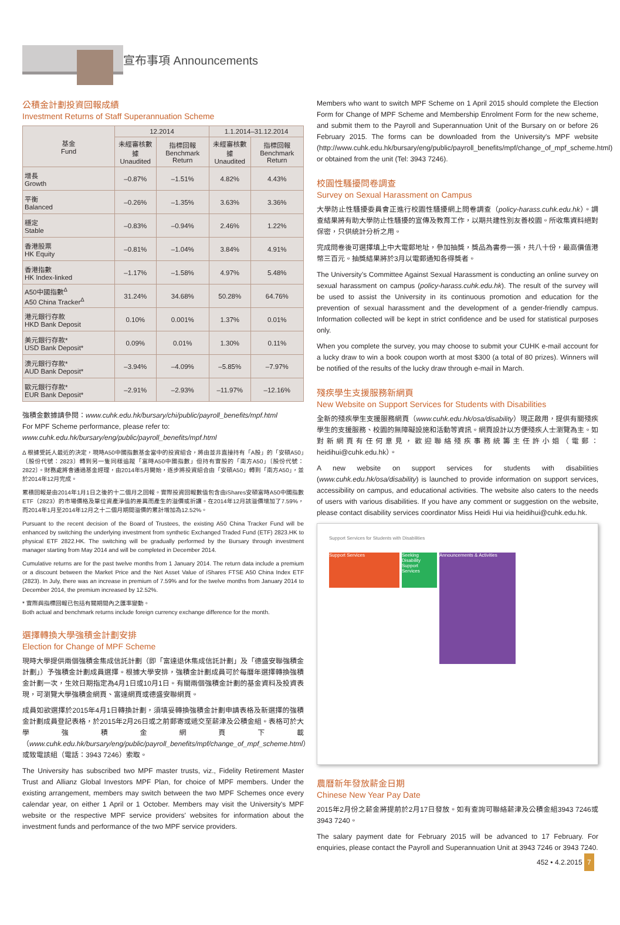宣布事項 Announcements
公積金計劃投資回報成績
Investment Returns of Staff Superannuation Scheme
| 基金 Fund | 12.2014 | | 1.1.2014–31.12.2014 | |
| --- | --- | --- | --- | --- |
| | 未經審核數據 Unaudited | 指標回報 Benchmark Return | 未經審核數據 Unaudited | 指標回報 Benchmark Return |
| 增長 Growth | –0.87% | –1.51% | 4.82% | 4.43% |
| 平衡 Balanced | –0.26% | –1.35% | 3.63% | 3.36% |
| 穩定 Stable | –0.83% | –0.94% | 2.46% | 1.22% |
| 香港股票 HK Equity | –0.81% | –1.04% | 3.84% | 4.91% |
| 香港指數 HK Index-linked | –1.17% | –1.58% | 4.97% | 5.48% |
| A50中國指數<sup>Δ</sup> A50 China Tracker<sup>Δ</sup> | 31.24% | 34.68% | 50.28% | 64.76% |
| 港元銀行存款 HKD Bank Deposit | 0.10% | 0.001% | 1.37% | 0.01% |
| 美元銀行存款* USD Bank Deposit* | 0.09% | 0.01% | 1.30% | 0.11% |
| 澳元銀行存款* AUD Bank Deposit* | –3.94% | –4.09% | –5.85% | –7.97% |
| 歐元銀行存款* EUR Bank Deposit* | –2.91% | –2.93% | –11.97% | –12.16% |
強積金數據請參閱：www.cuhk.edu.hk/bursary/chi/public/payroll_benefits/mpf.html
For MPF Scheme performance, please refer to:
www.cuhk.edu.hk/bursary/eng/public/payroll_benefits/mpf.html
Δ 根據受託人最近的決定，現時A50中國指數基金當中的投資組合，將由並非直接持有「A股」的「安碩A50」〔股份代號：2823〕轉到另一隻同樣追蹤「富時A50中國指數」但持有實股的「南方A50」〔股份代號：2822〕。財務處將會通過基金經理，由2014年5月開始，逐步將投資組合由「安碩A50」轉到「南方A50」，並於2014年12月完成。
累積回報是由2014年1月1日之後的十二個月之回報。實際投資回報數值包含由iShares安碩富時A50中國指數ETF（2823）的市場價格及單位資產淨值的差異而產生的溢價或折讓。在2014年12月該溢價增加了7.59%，而2014年1月至2014年12月之十二個月期間溢價的累計增加為12.52%。
Pursuant to the recent decision of the Board of Trustees, the existing A50 China Tracker Fund will be enhanced by switching the underlying investment from synthetic Exchanged Traded Fund (ETF) 2823.HK to physical ETF 2822.HK. The switching will be gradually performed by the Bursary through investment manager starting from May 2014 and will be completed in December 2014.
Cumulative returns are for the past twelve months from 1 January 2014. The return data include a premium or a discount between the Market Price and the Net Asset Value of iShares FTSE A50 China Index ETF (2823). In July, there was an increase in premium of 7.59% and for the twelve months from January 2014 to December 2014, the premium increased by 12.52%.
* 實際與指標回報已包括有關期間內之匯率變動。
Both actual and benchmark returns include foreign currency exchange difference for the month.
選擇轉換大學強積金計劃安排
Election for Change of MPF Scheme
現時大學提供兩個強積金集成信託計劃（即「富達退休集成信託計劃」及「德盛安聯強積金計劃」）予強積金計劃成員選擇。根據大學安排，強積金計劃成員可於每曆年選擇轉換強積金計劃一次，生效日期指定為4月1日或10月1日。有關兩個強積金計劃的基金資料及投資表現，可瀏覽大學強積金網頁、富達網頁或德盛安聯網頁。
成員如欲選擇於2015年4月1日轉換計劃，須填妥轉換強積金計劃申請表格及新選擇的強積金計劃成員登記表格，於2015年2月26日或之前郵寄或遞交至薪津及公積金組。表格可於大學強積金網頁下載（www.cuhk.edu.hk/bursary/eng/public/payroll_benefits/mpf/change_of_mpf_scheme.html）或致電該組（電話：3943 7246）索取。
The University has subscribed two MPF master trusts, viz., Fidelity Retirement Master Trust and Allianz Global Investors MPF Plan, for choice of MPF members. Under the existing arrangement, members may switch between the two MPF Schemes once every calendar year, on either 1 April or 1 October. Members may visit the University's MPF website or the respective MPF service providers' websites for information about the investment funds and performance of the two MPF service providers.
Members who want to switch MPF Scheme on 1 April 2015 should complete the Election Form for Change of MPF Scheme and Membership Enrolment Form for the new scheme, and submit them to the Payroll and Superannuation Unit of the Bursary on or before 26 February 2015. The forms can be downloaded from the University's MPF website (http://www.cuhk.edu.hk/bursary/eng/public/payroll_benefits/mpf/change_of_mpf_scheme.html) or obtained from the unit (Tel: 3943 7246).
校園性騷擾問卷調查
Survey on Sexual Harassment on Campus
大學防止性騷擾委員會正進行校園性騷擾網上問卷調查（policy-harass.cuhk.edu.hk）。調查結果將有助大學防止性騷擾的宣傳及教育工作，以期共建性別友善校園。所收集資料絕對保密，只供統計分析之用。
完成問卷後可選擇填上中大電郵地址，參加抽獎，獎品為書劵一張，共八十份，最高價值港幣三百元。抽獎結果將於3月以電郵通知各得獎者。
The University’s Committee Against Sexual Harassment is conducting an online survey on sexual harassment on campus (policy-harass.cuhk.edu.hk). The result of the survey will be used to assist the University in its continuous promotion and education for the prevention of sexual harassment and the development of a gender-friendly campus. Information collected will be kept in strict confidence and be used for statistical purposes only.
When you complete the survey, you may choose to submit your CUHK e-mail account for a lucky draw to win a book coupon worth at most $300 (a total of 80 prizes). Winners will be notified of the results of the lucky draw through e-mail in March.
殘疾學生支援服務新網頁
New Website on Support Services for Students with Disabilities
全新的殘疾學生支援服務網頁（www.cuhk.edu.hk/osa/disability）現正啟用，提供有關殘疾學生的支援服務、校園的無障礙設施和活動等資訊。網頁設計以方便殘疾人士瀏覽為主。如對新網頁有任何意見，歡迎聯絡殘疾事務統籌主任許小姐（電郵：heidihui@cuhk.edu.hk）。
A new website on support services for students with disabilities (www.cuhk.edu.hk/osa/disability) is launched to provide information on support services, accessibility on campus, and educational activities. The website also caters to the needs of users with various disabilities. If you have any comment or suggestion on the website, please contact disability services coordinator Miss Heidi Hui via heidihui@cuhk.edu.hk.
Support Services for Students with Disabilities
Support Services Seeking Disability Support Services
Announcements & Activities
農曆新年發放薪金日期
Chinese New Year Pay Date
2015年2月份之薪金將提前於2月17日發放。如有查詢可聯絡薪津及公積金組3943 7246或3943 7240。
The salary payment date for February 2015 will be advanced to 17 February. For enquiries, please contact the Payroll and Superannuation Unit at 3943 7246 or 3943 7240.
452 • 4.2.2015 7